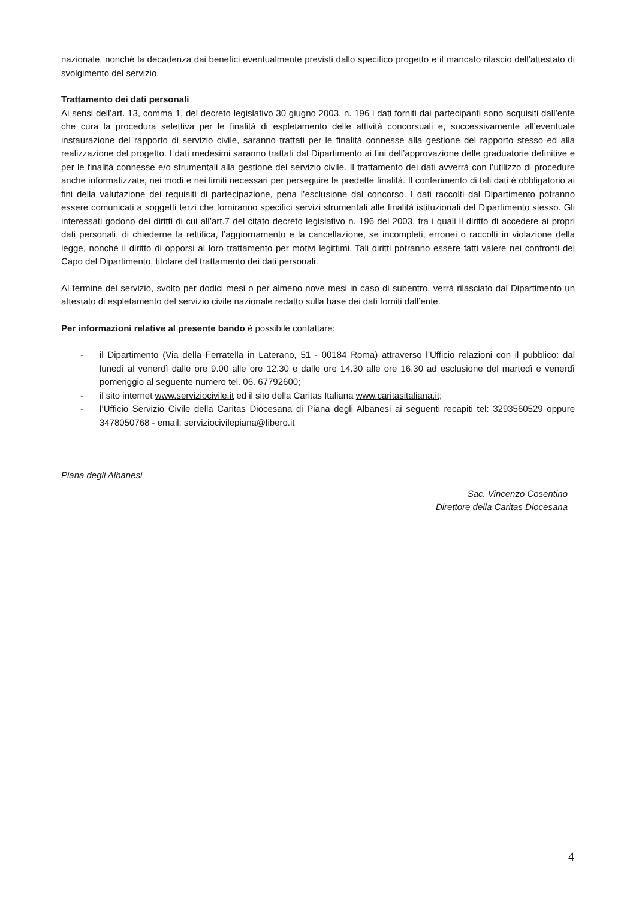nazionale, nonché la decadenza dai benefici eventualmente previsti dallo specifico progetto e il mancato rilascio dell’attestato di svolgimento del servizio.
Trattamento dei dati personali
Ai sensi dell’art. 13, comma 1, del decreto legislativo 30 giugno 2003, n. 196 i dati forniti dai partecipanti sono acquisiti dall’ente che cura la procedura selettiva per le finalità di espletamento delle attività concorsuali e, successivamente all’eventuale instaurazione del rapporto di servizio civile, saranno trattati per le finalità connesse alla gestione del rapporto stesso ed alla realizzazione del progetto. I dati medesimi saranno trattati dal Dipartimento ai fini dell’approvazione delle graduatorie definitive e per le finalità connesse e/o strumentali alla gestione del servizio civile. Il trattamento dei dati avverrà con l’utilizzo di procedure anche informatizzate, nei modi e nei limiti necessari per perseguire le predette finalità. Il conferimento di tali dati è obbligatorio ai fini della valutazione dei requisiti di partecipazione, pena l’esclusione dal concorso. I dati raccolti dal Dipartimento potranno essere comunicati a soggetti terzi che forniranno specifici servizi strumentali alle finalità istituzionali del Dipartimento stesso. Gli interessati godono dei diritti di cui all’art.7 del citato decreto legislativo n. 196 del 2003, tra i quali il diritto di accedere ai propri dati personali, di chiederne la rettifica, l’aggiornamento e la cancellazione, se incompleti, erronei o raccolti in violazione della legge, nonché il diritto di opporsi al loro trattamento per motivi legittimi. Tali diritti potranno essere fatti valere nei confronti del Capo del Dipartimento, titolare del trattamento dei dati personali.
Al termine del servizio, svolto per dodici mesi o per almeno nove mesi in caso di subentro, verrà rilasciato dal Dipartimento un attestato di espletamento del servizio civile nazionale redatto sulla base dei dati forniti dall’ente.
Per informazioni relative al presente bando è possibile contattare:
- il Dipartimento (Via della Ferratella in Laterano, 51 - 00184 Roma) attraverso l’Ufficio relazioni con il pubblico: dal lunedì al venerdì dalle ore 9.00 alle ore 12.30 e dalle ore 14.30 alle ore 16.30 ad esclusione del martedì e venerdì pomeriggio al seguente numero tel. 06. 67792600;
- il sito internet www.serviziocivile.it ed il sito della Caritas Italiana www.caritasitaliana.it;
- l’Ufficio Servizio Civile della Caritas Diocesana di Piana degli Albanesi ai seguenti recapiti tel: 3293560529 oppure 3478050768 - email: serviziocivilepiana@libero.it
Piana degli Albanesi
Sac. Vincenzo Cosentino
Direttore della Caritas Diocesana
4